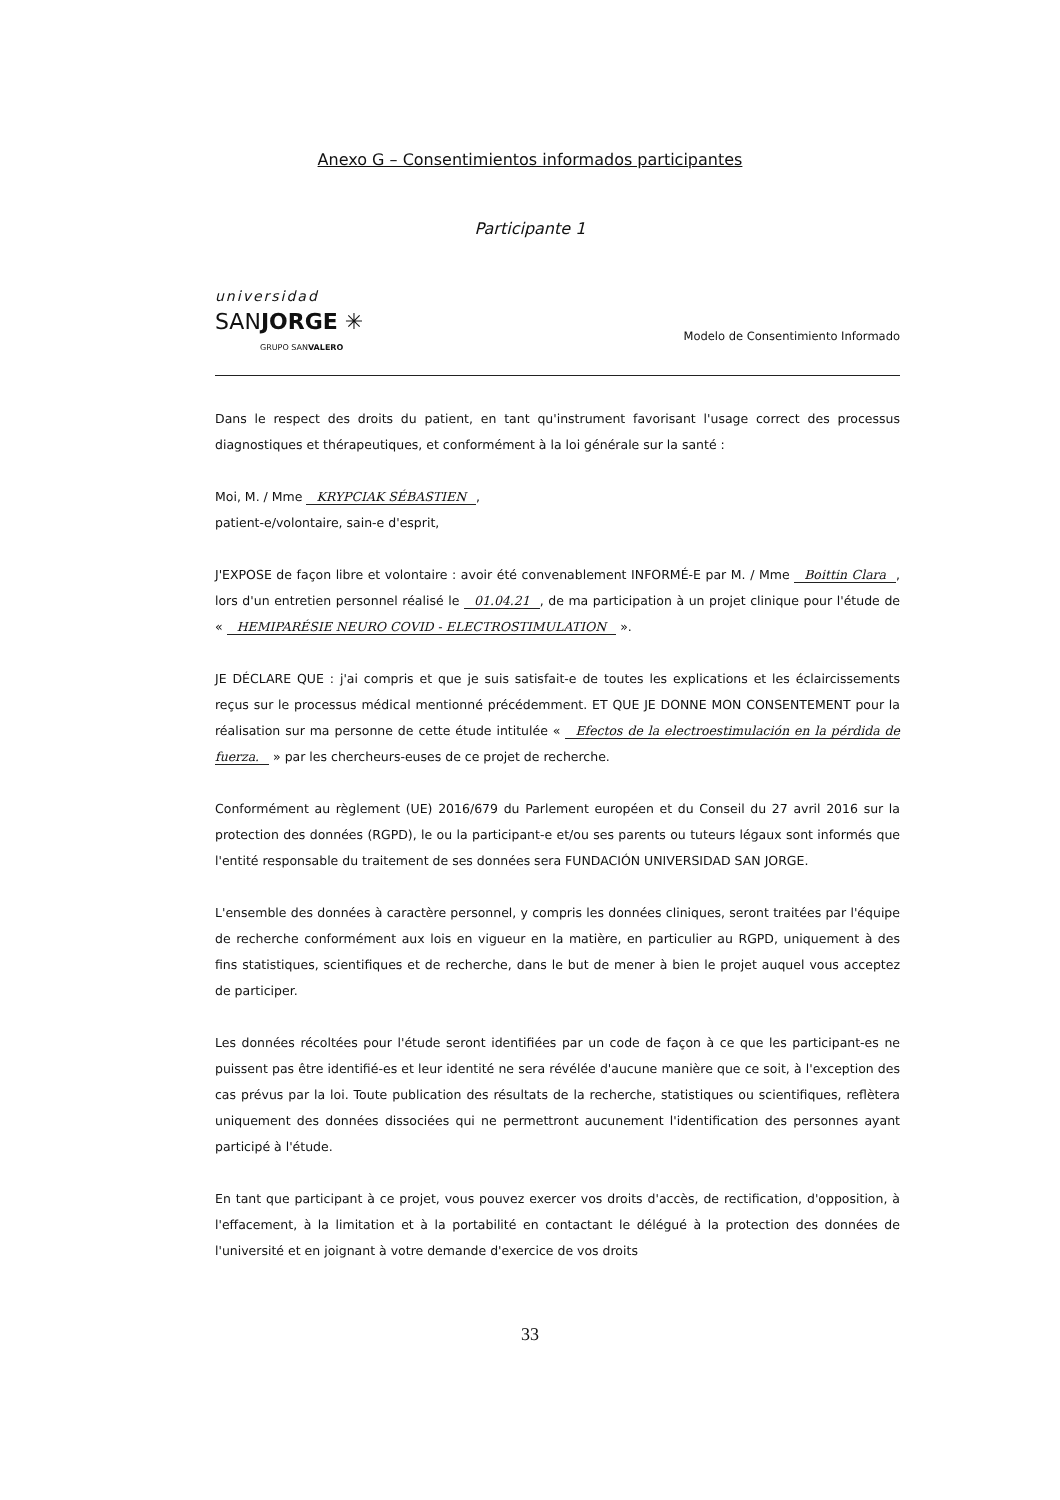Anexo G – Consentimientos informados participantes
Participante 1
universidad
SANJORGE ✳
GRUPO SANVALERO
Modelo de Consentimiento Informado
Dans le respect des droits du patient, en tant qu'instrument favorisant l'usage correct des processus diagnostiques et thérapeutiques, et conformément à la loi générale sur la santé :
Moi, M. / Mme KRYPCIAK SÉBASTIEN,
patient-e/volontaire, sain-e d'esprit,
J'EXPOSE de façon libre et volontaire : avoir été convenablement INFORMÉ-E par M. / Mme Boittin Clara, lors d'un entretien personnel réalisé le 01.04.21, de ma participation à un projet clinique pour l'étude de « HEMIPARÉSIE NEURO COVID - ELECTROSTIMULATION ».
JE DÉCLARE QUE : j'ai compris et que je suis satisfait-e de toutes les explications et les éclaircissements reçus sur le processus médical mentionné précédemment. ET QUE JE DONNE MON CONSENTEMENT pour la réalisation sur ma personne de cette étude intitulée « Efectos de la electroestimulación en la pérdida de fuerza. » par les chercheurs-euses de ce projet de recherche.
Conformément au règlement (UE) 2016/679 du Parlement européen et du Conseil du 27 avril 2016 sur la protection des données (RGPD), le ou la participant-e et/ou ses parents ou tuteurs légaux sont informés que l'entité responsable du traitement de ses données sera FUNDACIÓN UNIVERSIDAD SAN JORGE.
L'ensemble des données à caractère personnel, y compris les données cliniques, seront traitées par l'équipe de recherche conformément aux lois en vigueur en la matière, en particulier au RGPD, uniquement à des fins statistiques, scientifiques et de recherche, dans le but de mener à bien le projet auquel vous acceptez de participer.
Les données récoltées pour l'étude seront identifiées par un code de façon à ce que les participant-es ne puissent pas être identifié-es et leur identité ne sera révélée d'aucune manière que ce soit, à l'exception des cas prévus par la loi. Toute publication des résultats de la recherche, statistiques ou scientifiques, reflètera uniquement des données dissociées qui ne permettront aucunement l'identification des personnes ayant participé à l'étude.
En tant que participant à ce projet, vous pouvez exercer vos droits d'accès, de rectification, d'opposition, à l'effacement, à la limitation et à la portabilité en contactant le délégué à la protection des données de l'université et en joignant à votre demande d'exercice de vos droits
33